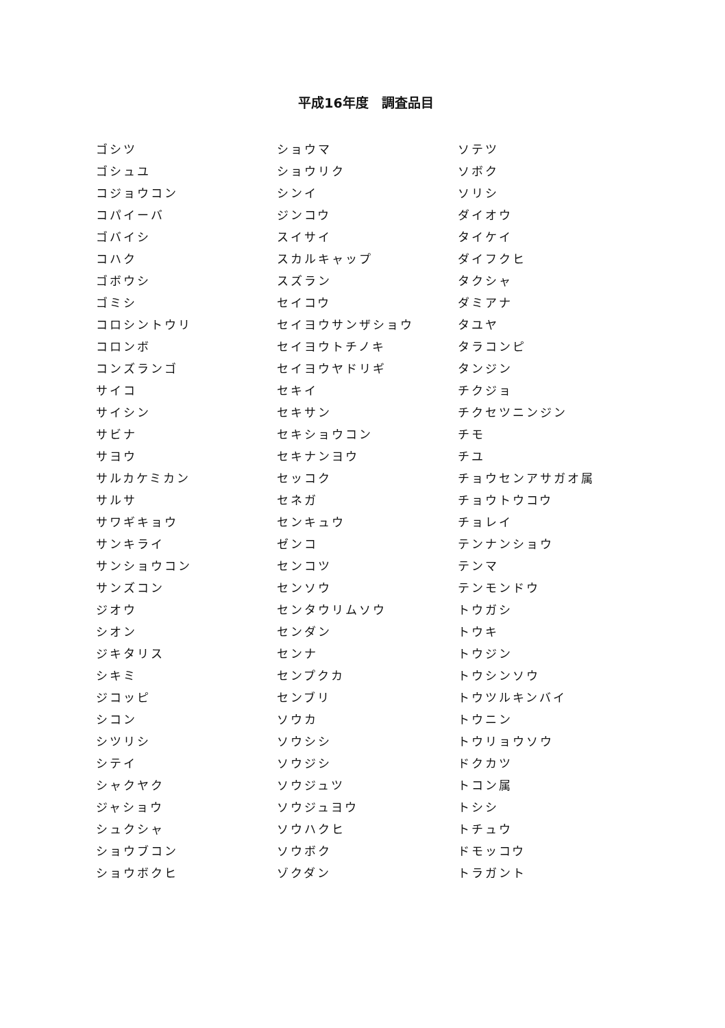平成16年度　調査品目
| ゴシツ | ショウマ | ソテツ |
| ゴシュユ | ショウリク | ソボク |
| コジョウコン | シンイ | ソリシ |
| コパイーバ | ジンコウ | ダイオウ |
| ゴバイシ | スイサイ | タイケイ |
| コハク | スカルキャップ | ダイフクヒ |
| ゴボウシ | スズラン | タクシャ |
| ゴミシ | セイコウ | ダミアナ |
| コロシントウリ | セイヨウサンザショウ | タユヤ |
| コロンボ | セイヨウトチノキ | タラコンピ |
| コンズランゴ | セイヨウヤドリギ | タンジン |
| サイコ | セキイ | チクジョ |
| サイシン | セキサン | チクセツニンジン |
| サビナ | セキショウコン | チモ |
| サヨウ | セキナンヨウ | チユ |
| サルカケミカン | セッコク | チョウセンアサガオ属 |
| サルサ | セネガ | チョウトウコウ |
| サワギキョウ | センキュウ | チョレイ |
| サンキライ | ゼンコ | テンナンショウ |
| サンショウコン | センコツ | テンマ |
| サンズコン | センソウ | テンモンドウ |
| ジオウ | センタウリムソウ | トウガシ |
| シオン | センダン | トウキ |
| ジキタリス | センナ | トウジン |
| シキミ | センプクカ | トウシンソウ |
| ジコッピ | センブリ | トウツルキンバイ |
| シコン | ソウカ | トウニン |
| シツリシ | ソウシシ | トウリョウソウ |
| シテイ | ソウジシ | ドクカツ |
| シャクヤク | ソウジュツ | トコン属 |
| ジャショウ | ソウジュヨウ | トシシ |
| シュクシャ | ソウハクヒ | トチュウ |
| ショウブコン | ソウボク | ドモッコウ |
| ショウボクヒ | ゾクダン | トラガント |